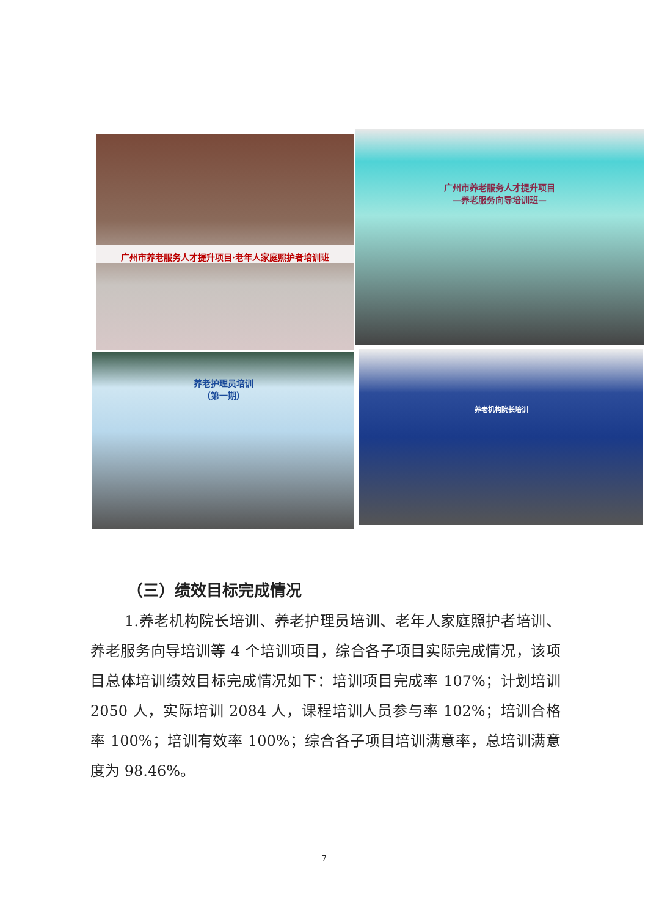广州市养老服务人才提升项目·老年人家庭照护者培训班
广州市养老服务人才提升项目
—养老服务向导培训班—
养老护理员培训
（第一期）
养老机构院长培训
（三）绩效目标完成情况
1.养老机构院长培训、养老护理员培训、老年人家庭照护者培训、养老服务向导培训等 4 个培训项目，综合各子项目实际完成情况，该项目总体培训绩效目标完成情况如下：培训项目完成率 107%；计划培训 2050 人，实际培训 2084 人，课程培训人员参与率 102%；培训合格率 100%；培训有效率 100%；综合各子项目培训满意率，总培训满意度为 98.46%。
7